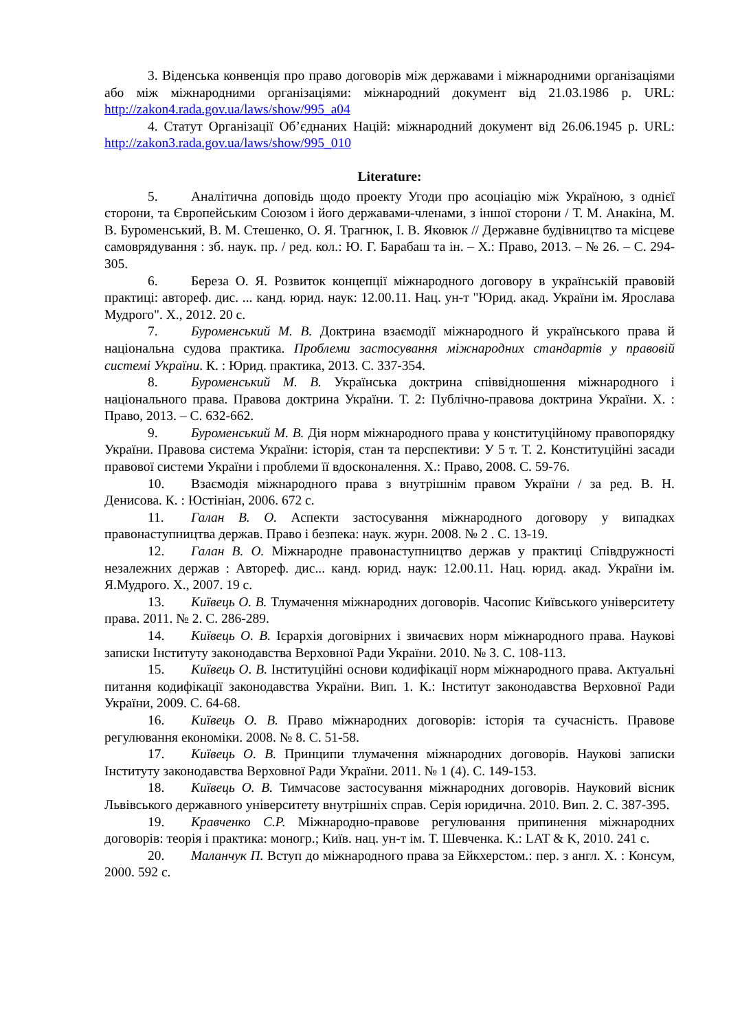3. Віденська конвенція про право договорів між державами і міжнародними організаціями або між міжнародними організаціями: міжнародний документ від 21.03.1986 р. URL: http://zakon4.rada.gov.ua/laws/show/995_a04
4. Статут Організації Об’єднаних Націй: міжнародний документ від 26.06.1945 р. URL: http://zakon3.rada.gov.ua/laws/show/995_010
Literature:
5. Аналітична доповідь щодо проекту Угоди про асоціацію між Україною, з однієї сторони, та Європейським Союзом і його державами-членами, з іншої сторони / Т. М. Анакіна, М. В. Буроменський, В. М. Стешенко, О. Я. Трагнюк, І. В. Яковюк // Державне будівництво та місцеве самоврядування : зб. наук. пр. / ред. кол.: Ю. Г. Барабаш та ін. – Х.: Право, 2013. – № 26. – С. 294-305.
6. Береза О. Я. Розвиток концепції міжнародного договору в українській правовій практиці: автореф. дис. ... канд. юрид. наук: 12.00.11. Нац. ун-т "Юрид. акад. України ім. Ярослава Мудрого". Х., 2012. 20 с.
7. Буроменський М. В. Доктрина взаємодії міжнародного й українського права й національна судова практика. Проблеми застосування міжнародних стандартів у правовій системі України. К. : Юрид. практика, 2013. С. 337-354.
8. Буроменський М. В. Українська доктрина співвідношення міжнародного і національного права. Правова доктрина України. Т. 2: Публічно-правова доктрина України. Х. : Право, 2013. – С. 632-662.
9. Буроменський М. В. Дія норм міжнародного права у конституційному правопорядку України. Правова система України: історія, стан та перспективи: У 5 т. Т. 2. Конституційні засади правової системи України і проблеми її вдосконалення. Х.: Право, 2008. С. 59-76.
10. Взаємодія міжнародного права з внутрішнім правом України / за ред. В. Н. Денисова. К. : Юстініан, 2006. 672 с.
11. Галан В. О. Аспекти застосування міжнародного договору у випадках правонаступництва держав. Право і безпека: наук. журн. 2008. № 2 . С. 13-19.
12. Галан В. О. Міжнародне правонаступництво держав у практиці Співдружності незалежних держав : Автореф. дис... канд. юрид. наук: 12.00.11. Нац. юрид. акад. України ім. Я.Мудрого. Х., 2007. 19 с.
13. Київець О. В. Тлумачення міжнародних договорів. Часопис Київського університету права. 2011. № 2. С. 286-289.
14. Київець О. В. Ієрархія договірних і звичаєвих норм міжнародного права. Наукові записки Інституту законодавства Верховної Ради України. 2010. № 3. С. 108-113.
15. Київець О. В. Інституційні основи кодифікації норм міжнародного права. Актуальні питання кодифікації законодавства України. Вип. 1. К.: Інститут законодавства Верховної Ради України, 2009. С. 64-68.
16. Київець О. В. Право міжнародних договорів: історія та сучасність. Правове регулювання економіки. 2008. № 8. С. 51-58.
17. Київець О. В. Принципи тлумачення міжнародних договорів. Наукові записки Інституту законодавства Верховної Ради України. 2011. № 1 (4). С. 149-153.
18. Київець О. В. Тимчасове застосування міжнародних договорів. Науковий вісник Львівського державного університету внутрішніх справ. Серія юридична. 2010. Вип. 2. С. 387-395.
19. Кравченко С.Р. Міжнародно-правове регулювання припинення міжнародних договорів: теорія і практика: моногр.; Київ. нац. ун-т ім. Т. Шевченка. К.: LAT & K, 2010. 241 с.
20. Маланчук П. Вступ до міжнародного права за Ейкхерстом.: пер. з англ. Х. : Консум, 2000. 592 с.